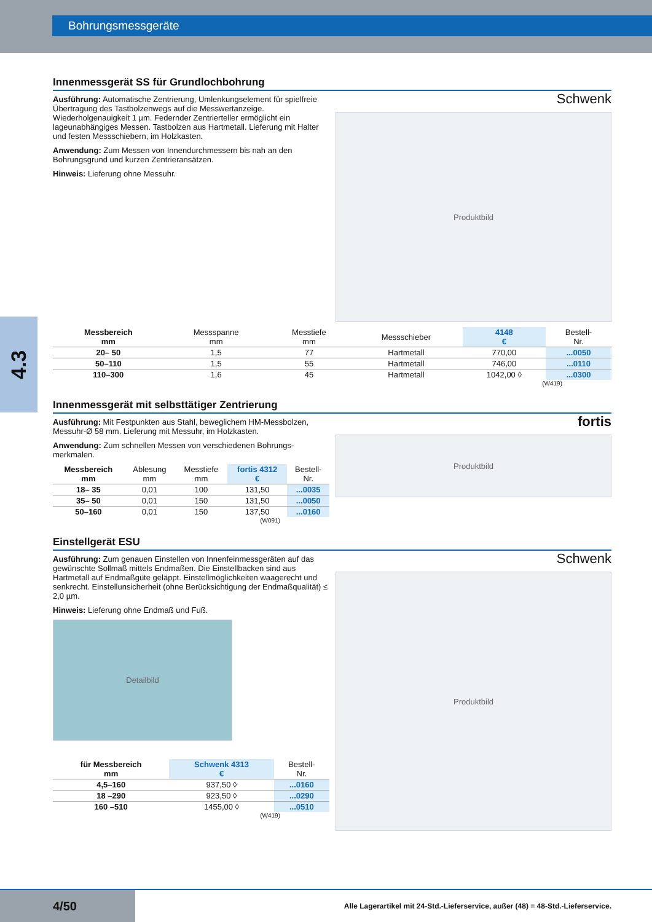Bohrungsmessgeräte
4.3
Innenmessgerät SS für Grundlochbohrung
Ausführung: Automatische Zentrierung, Umlenkungselement für spielfreie Übertragung des Tastbolzenwegs auf die Messwertanzeige. Wiederholgenauigkeit 1 µm. Federnder Zentrierteller ermöglicht ein lageunabhängiges Messen. Tastbolzen aus Hartmetall. Lieferung mit Halter und festen Messschiebern, im Holzkasten.
Anwendung: Zum Messen von Innendurchmessern bis nah an den Bohrungsgrund und kurzen Zentrieransätzen.
Hinweis: Lieferung ohne Messuhr.
Schwenk
Produktbild
| Messbereich mm | Messspanne mm | Messtiefe mm | Messschieber | 4148 € | Bestell- Nr. |
| --- | --- | --- | --- | --- | --- |
| 20– 50 | 1,5 | 77 | Hartmetall | 770,00 | ...0050 |
| 50–110 | 1,5 | 55 | Hartmetall | 746,00 | ...0110 |
| 110–300 | 1,6 | 45 | Hartmetall | 1042,00 ◊ | ...0300 |
(W419)
Innenmessgerät mit selbsttätiger Zentrierung
Ausführung: Mit Festpunkten aus Stahl, beweglichem HM-Messbolzen, Messuhr-Ø 58 mm. Lieferung mit Messuhr, im Holzkasten.
Anwendung: Zum schnellen Messen von verschiedenen Bohrungs-merkmalen.
| Messbereich mm | Ablesung mm | Messtiefe mm | fortis 4312 € | Bestell- Nr. |
| --- | --- | --- | --- | --- |
| 18– 35 | 0,01 | 100 | 131,50 | ...0035 |
| 35– 50 | 0,01 | 150 | 131,50 | ...0050 |
| 50–160 | 0,01 | 150 | 137,50 | ...0160 |
(W091)
fortis
Produktbild
Einstellgerät ESU
Ausführung: Zum genauen Einstellen von Innenfeinmessgeräten auf das gewünschte Sollmaß mittels Endmaßen. Die Einstellbacken sind aus Hartmetall auf Endmaßgüte geläppt. Einstellmöglichkeiten waagerecht und senkrecht. Einstellunsicherheit (ohne Berücksichtigung der Endmaßqualität) ≤ 2,0 µm.
Hinweis: Lieferung ohne Endmaß und Fuß.
Detailbild
| für Messbereich mm | Schwenk 4313 € | Bestell- Nr. |
| --- | --- | --- |
| 4,5–160 | 937,50 ◊ | ...0160 |
| 18 –290 | 923,50 ◊ | ...0290 |
| 160 –510 | 1455,00 ◊ | ...0510 |
(W419)
Schwenk
Produktbild
4/50
Alle Lagerartikel mit 24-Std.-Lieferservice, außer (48) = 48-Std.-Lieferservice.